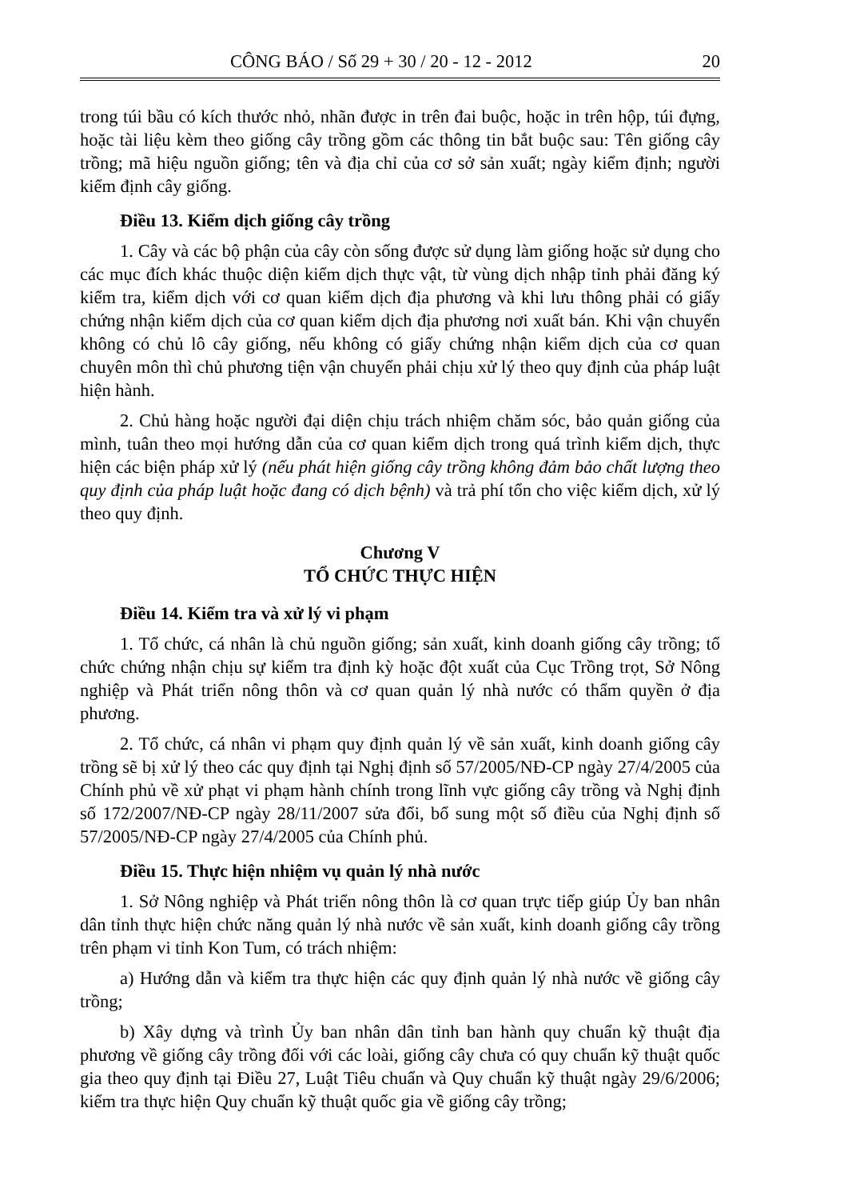CÔNG BÁO / Số 29 + 30 / 20 - 12 - 2012 20
trong túi bầu có kích thước nhỏ, nhãn được in trên đai buộc, hoặc in trên hộp, túi đựng, hoặc tài liệu kèm theo giống cây trồng gồm các thông tin bắt buộc sau: Tên giống cây trồng; mã hiệu nguồn giống; tên và địa chỉ của cơ sở sản xuất; ngày kiểm định; người kiểm định cây giống.
Điều 13. Kiểm dịch giống cây trồng
1. Cây và các bộ phận của cây còn sống được sử dụng làm giống hoặc sử dụng cho các mục đích khác thuộc diện kiểm dịch thực vật, từ vùng dịch nhập tỉnh phải đăng ký kiểm tra, kiểm dịch với cơ quan kiểm dịch địa phương và khi lưu thông phải có giấy chứng nhận kiểm dịch của cơ quan kiểm dịch địa phương nơi xuất bán. Khi vận chuyển không có chủ lô cây giống, nếu không có giấy chứng nhận kiểm dịch của cơ quan chuyên môn thì chủ phương tiện vận chuyển phải chịu xử lý theo quy định của pháp luật hiện hành.
2. Chủ hàng hoặc người đại diện chịu trách nhiệm chăm sóc, bảo quản giống của mình, tuân theo mọi hướng dẫn của cơ quan kiểm dịch trong quá trình kiểm dịch, thực hiện các biện pháp xử lý (nếu phát hiện giống cây trồng không đảm bảo chất lượng theo quy định của pháp luật hoặc đang có dịch bệnh) và trả phí tổn cho việc kiểm dịch, xử lý theo quy định.
Chương V
TỔ CHỨC THỰC HIỆN
Điều 14. Kiểm tra và xử lý vi phạm
1. Tổ chức, cá nhân là chủ nguồn giống; sản xuất, kinh doanh giống cây trồng; tổ chức chứng nhận chịu sự kiểm tra định kỳ hoặc đột xuất của Cục Trồng trọt, Sở Nông nghiệp và Phát triển nông thôn và cơ quan quản lý nhà nước có thẩm quyền ở địa phương.
2. Tổ chức, cá nhân vi phạm quy định quản lý về sản xuất, kinh doanh giống cây trồng sẽ bị xử lý theo các quy định tại Nghị định số 57/2005/NĐ-CP ngày 27/4/2005 của Chính phủ về xử phạt vi phạm hành chính trong lĩnh vực giống cây trồng và Nghị định số 172/2007/NĐ-CP ngày 28/11/2007 sửa đổi, bổ sung một số điều của Nghị định số 57/2005/NĐ-CP ngày 27/4/2005 của Chính phủ.
Điều 15. Thực hiện nhiệm vụ quản lý nhà nước
1. Sở Nông nghiệp và Phát triển nông thôn là cơ quan trực tiếp giúp Ủy ban nhân dân tỉnh thực hiện chức năng quản lý nhà nước về sản xuất, kinh doanh giống cây trồng trên phạm vi tỉnh Kon Tum, có trách nhiệm:
a) Hướng dẫn và kiểm tra thực hiện các quy định quản lý nhà nước về giống cây trồng;
b) Xây dựng và trình Ủy ban nhân dân tỉnh ban hành quy chuẩn kỹ thuật địa phương về giống cây trồng đối với các loài, giống cây chưa có quy chuẩn kỹ thuật quốc gia theo quy định tại Điều 27, Luật Tiêu chuẩn và Quy chuẩn kỹ thuật ngày 29/6/2006; kiểm tra thực hiện Quy chuẩn kỹ thuật quốc gia về giống cây trồng;